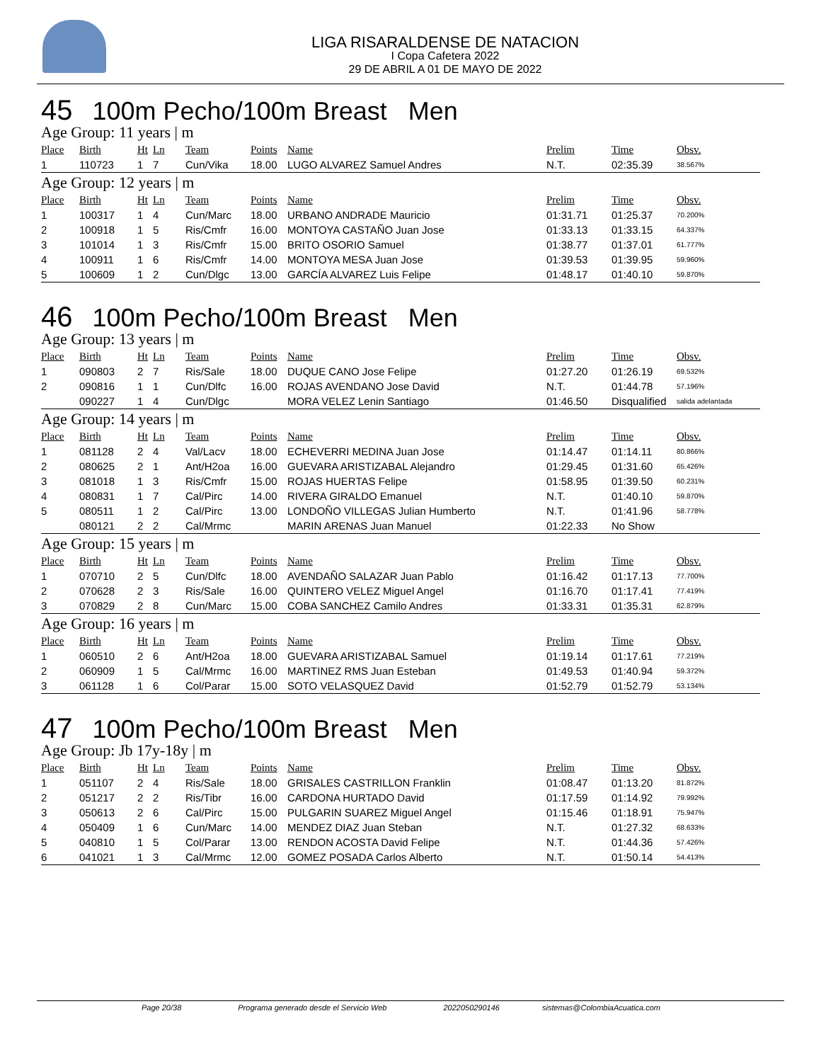LIGA RISARALDENSE DE NATACION
I Copa Cafetera 2022
29 DE ABRIL A 01 DE MAYO DE 2022
45 100m Pecho/100m Breast Men
| Age Group: 11 years / m | | | | | | | | | |
| Place | Birth | Ht | Ln | Team | Points | Name | Prelim | Time | Obsv. |
| 1 | 110723 | 1 | 7 | Cun/Vika | 18.00 | LUGO ALVAREZ Samuel Andres | N.T. | 02:35.39 | 38.567% |
| Age Group: 12 years / m | | | | | | | | | |
| Place | Birth | Ht | Ln | Team | Points | Name | Prelim | Time | Obsv. |
| 1 | 100317 | 1 | 4 | Cun/Marc | 18.00 | URBANO ANDRADE Mauricio | 01:31.71 | 01:25.37 | 70.200% |
| 2 | 100918 | 1 | 5 | Ris/Cmfr | 16.00 | MONTOYA CASTAÑO Juan Jose | 01:33.13 | 01:33.15 | 64.337% |
| 3 | 101014 | 1 | 3 | Ris/Cmfr | 15.00 | BRITO OSORIO Samuel | 01:38.77 | 01:37.01 | 61.777% |
| 4 | 100911 | 1 | 6 | Ris/Cmfr | 14.00 | MONTOYA MESA Juan Jose | 01:39.53 | 01:39.95 | 59.960% |
| 5 | 100609 | 1 | 2 | Cun/Dlgc | 13.00 | GARCÍA ALVAREZ Luis Felipe | 01:48.17 | 01:40.10 | 59.870% |
46 100m Pecho/100m Breast Men
| Age Group: 13 years / m | | | | | | | | | |
| Place | Birth | Ht | Ln | Team | Points | Name | Prelim | Time | Obsv. |
| 1 | 090803 | 2 | 7 | Ris/Sale | 18.00 | DUQUE CANO Jose Felipe | 01:27.20 | 01:26.19 | 69.532% |
| 2 | 090816 | 1 | 1 | Cun/Dlfc | 16.00 | ROJAS AVENDANO Jose David | N.T. | 01:44.78 | 57.196% |
| | 090227 | 1 | 4 | Cun/Dlgc | | MORA VELEZ Lenin Santiago | 01:46.50 | Disqualified | salida adelantada |
| Age Group: 14 years / m | | | | | | | | | |
| Place | Birth | Ht | Ln | Team | Points | Name | Prelim | Time | Obsv. |
| 1 | 081128 | 2 | 4 | Val/Lacv | 18.00 | ECHEVERRI MEDINA Juan Jose | 01:14.47 | 01:14.11 | 80.866% |
| 2 | 080625 | 2 | 1 | Ant/H2oa | 16.00 | GUEVARA ARISTIZABAL Alejandro | 01:29.45 | 01:31.60 | 65.426% |
| 3 | 081018 | 1 | 3 | Ris/Cmfr | 15.00 | ROJAS HUERTAS Felipe | 01:58.95 | 01:39.50 | 60.231% |
| 4 | 080831 | 1 | 7 | Cal/Pirc | 14.00 | RIVERA GIRALDO Emanuel | N.T. | 01:40.10 | 59.870% |
| 5 | 080511 | 1 | 2 | Cal/Pirc | 13.00 | LONDOÑO VILLEGAS Julian Humberto | N.T. | 01:41.96 | 58.778% |
| | 080121 | 2 | 2 | Cal/Mrmc | | MARIN ARENAS Juan Manuel | 01:22.33 | No Show | |
| Age Group: 15 years / m | | | | | | | | | |
| Place | Birth | Ht | Ln | Team | Points | Name | Prelim | Time | Obsv. |
| 1 | 070710 | 2 | 5 | Cun/Dlfc | 18.00 | AVENDAÑO SALAZAR Juan Pablo | 01:16.42 | 01:17.13 | 77.700% |
| 2 | 070628 | 2 | 3 | Ris/Sale | 16.00 | QUINTERO VELEZ Miguel Angel | 01:16.70 | 01:17.41 | 77.419% |
| 3 | 070829 | 2 | 8 | Cun/Marc | 15.00 | COBA SANCHEZ Camilo Andres | 01:33.31 | 01:35.31 | 62.879% |
| Age Group: 16 years / m | | | | | | | | | |
| Place | Birth | Ht | Ln | Team | Points | Name | Prelim | Time | Obsv. |
| 1 | 060510 | 2 | 6 | Ant/H2oa | 18.00 | GUEVARA ARISTIZABAL Samuel | 01:19.14 | 01:17.61 | 77.219% |
| 2 | 060909 | 1 | 5 | Cal/Mrmc | 16.00 | MARTINEZ RMS Juan Esteban | 01:49.53 | 01:40.94 | 59.372% |
| 3 | 061128 | 1 | 6 | Col/Parar | 15.00 | SOTO VELASQUEZ David | 01:52.79 | 01:52.79 | 53.134% |
47 100m Pecho/100m Breast Men
| Age Group: Jb 17y-18y / m | | | | | | | | | |
| Place | Birth | Ht | Ln | Team | Points | Name | Prelim | Time | Obsv. |
| 1 | 051107 | 2 | 4 | Ris/Sale | 18.00 | GRISALES CASTRILLON Franklin | 01:08.47 | 01:13.20 | 81.872% |
| 2 | 051217 | 2 | 2 | Ris/Tibr | 16.00 | CARDONA HURTADO David | 01:17.59 | 01:14.92 | 79.992% |
| 3 | 050613 | 2 | 6 | Cal/Pirc | 15.00 | PULGARIN SUAREZ Miguel Angel | 01:15.46 | 01:18.91 | 75.947% |
| 4 | 050409 | 1 | 6 | Cun/Marc | 14.00 | MENDEZ DIAZ Juan Steban | N.T. | 01:27.32 | 68.633% |
| 5 | 040810 | 1 | 5 | Col/Parar | 13.00 | RENDON ACOSTA David Felipe | N.T. | 01:44.36 | 57.426% |
| 6 | 041021 | 1 | 3 | Cal/Mrmc | 12.00 | GOMEZ POSADA Carlos Alberto | N.T. | 01:50.14 | 54.413% |
Page 20/38 Programa generado desde el Servicio Web 2022050290146 sistemas@ColombiaAcuatica.com